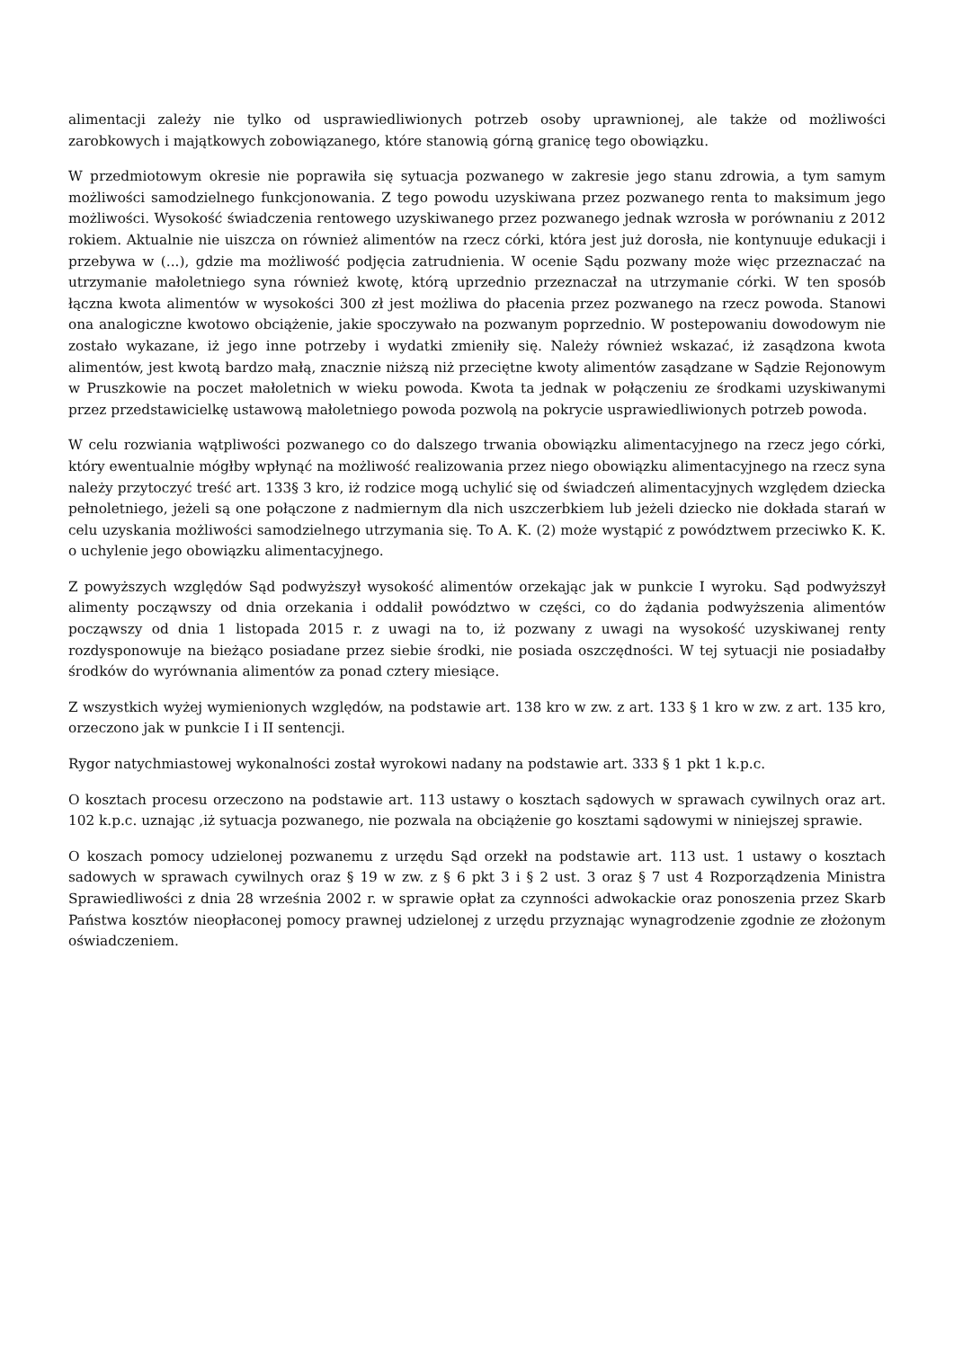alimentacji zależy nie tylko od usprawiedliwionych potrzeb osoby uprawnionej, ale także od możliwości zarobkowych i majątkowych zobowiązanego, które stanowią górną granicę tego obowiązku.
W przedmiotowym okresie nie poprawiła się sytuacja pozwanego w zakresie jego stanu zdrowia, a tym samym możliwości samodzielnego funkcjonowania. Z tego powodu uzyskiwana przez pozwanego renta to maksimum jego możliwości. Wysokość świadczenia rentowego uzyskiwanego przez pozwanego jednak wzrosła w porównaniu z 2012 rokiem. Aktualnie nie uiszcza on również alimentów na rzecz córki, która jest już dorosła, nie kontynuuje edukacji i przebywa w (...), gdzie ma możliwość podjęcia zatrudnienia. W ocenie Sądu pozwany może więc przeznaczać na utrzymanie małoletniego syna również kwotę, którą uprzednio przeznaczał na utrzymanie córki. W ten sposób łączna kwota alimentów w wysokości 300 zł jest możliwa do płacenia przez pozwanego na rzecz powoda. Stanowi ona analogiczne kwotowo obciążenie, jakie spoczywało na pozwanym poprzednio. W postepowaniu dowodowym nie zostało wykazane, iż jego inne potrzeby i wydatki zmieniły się. Należy również wskazać, iż zasądzona kwota alimentów, jest kwotą bardzo małą, znacznie niższą niż przeciętne kwoty alimentów zasądzane w Sądzie Rejonowym w Pruszkowie na poczet małoletnich w wieku powoda. Kwota ta jednak w połączeniu ze środkami uzyskiwanymi przez przedstawicielkę ustawową małoletniego powoda pozwolą na pokrycie usprawiedliwionych potrzeb powoda.
W celu rozwiania wątpliwości pozwanego co do dalszego trwania obowiązku alimentacyjnego na rzecz jego córki, który ewentualnie mógłby wpłynąć na możliwość realizowania przez niego obowiązku alimentacyjnego na rzecz syna należy przytoczyć treść art. 133§ 3 kro, iż rodzice mogą uchylić się od świadczeń alimentacyjnych względem dziecka pełnoletniego, jeżeli są one połączone z nadmiernym dla nich uszczerbkiem lub jeżeli dziecko nie dokłada starań w celu uzyskania możliwości samodzielnego utrzymania się. To A. K. (2) może wystąpić z powództwem przeciwko K. K. o uchylenie jego obowiązku alimentacyjnego.
Z powyższych względów Sąd podwyższył wysokość alimentów orzekając jak w punkcie I wyroku. Sąd podwyższył alimenty począwszy od dnia orzekania i oddalił powództwo w części, co do żądania podwyższenia alimentów począwszy od dnia 1 listopada 2015 r. z uwagi na to, iż pozwany z uwagi na wysokość uzyskiwanej renty rozdysponowuje na bieżąco posiadane przez siebie środki, nie posiada oszczędności. W tej sytuacji nie posiadałby środków do wyrównania alimentów za ponad cztery miesiące.
Z wszystkich wyżej wymienionych względów, na podstawie art. 138 kro w zw. z art. 133 § 1 kro w zw. z art. 135 kro, orzeczono jak w punkcie I i II sentencji.
Rygor natychmiastowej wykonalności został wyrokowi nadany na podstawie art. 333 § 1 pkt 1 k.p.c.
O kosztach procesu orzeczono na podstawie art. 113 ustawy o kosztach sądowych w sprawach cywilnych oraz art. 102 k.p.c. uznając ,iż sytuacja pozwanego, nie pozwala na obciążenie go kosztami sądowymi w niniejszej sprawie.
O koszach pomocy udzielonej pozwanemu z urzędu Sąd orzekł na podstawie art. 113 ust. 1 ustawy o kosztach sadowych w sprawach cywilnych oraz § 19 w zw. z § 6 pkt 3 i § 2 ust. 3 oraz § 7 ust 4 Rozporządzenia Ministra Sprawiedliwości z dnia 28 września 2002 r. w sprawie opłat za czynności adwokackie oraz ponoszenia przez Skarb Państwa kosztów nieopłaconej pomocy prawnej udzielonej z urzędu przyznając wynagrodzenie zgodnie ze złożonym oświadczeniem.